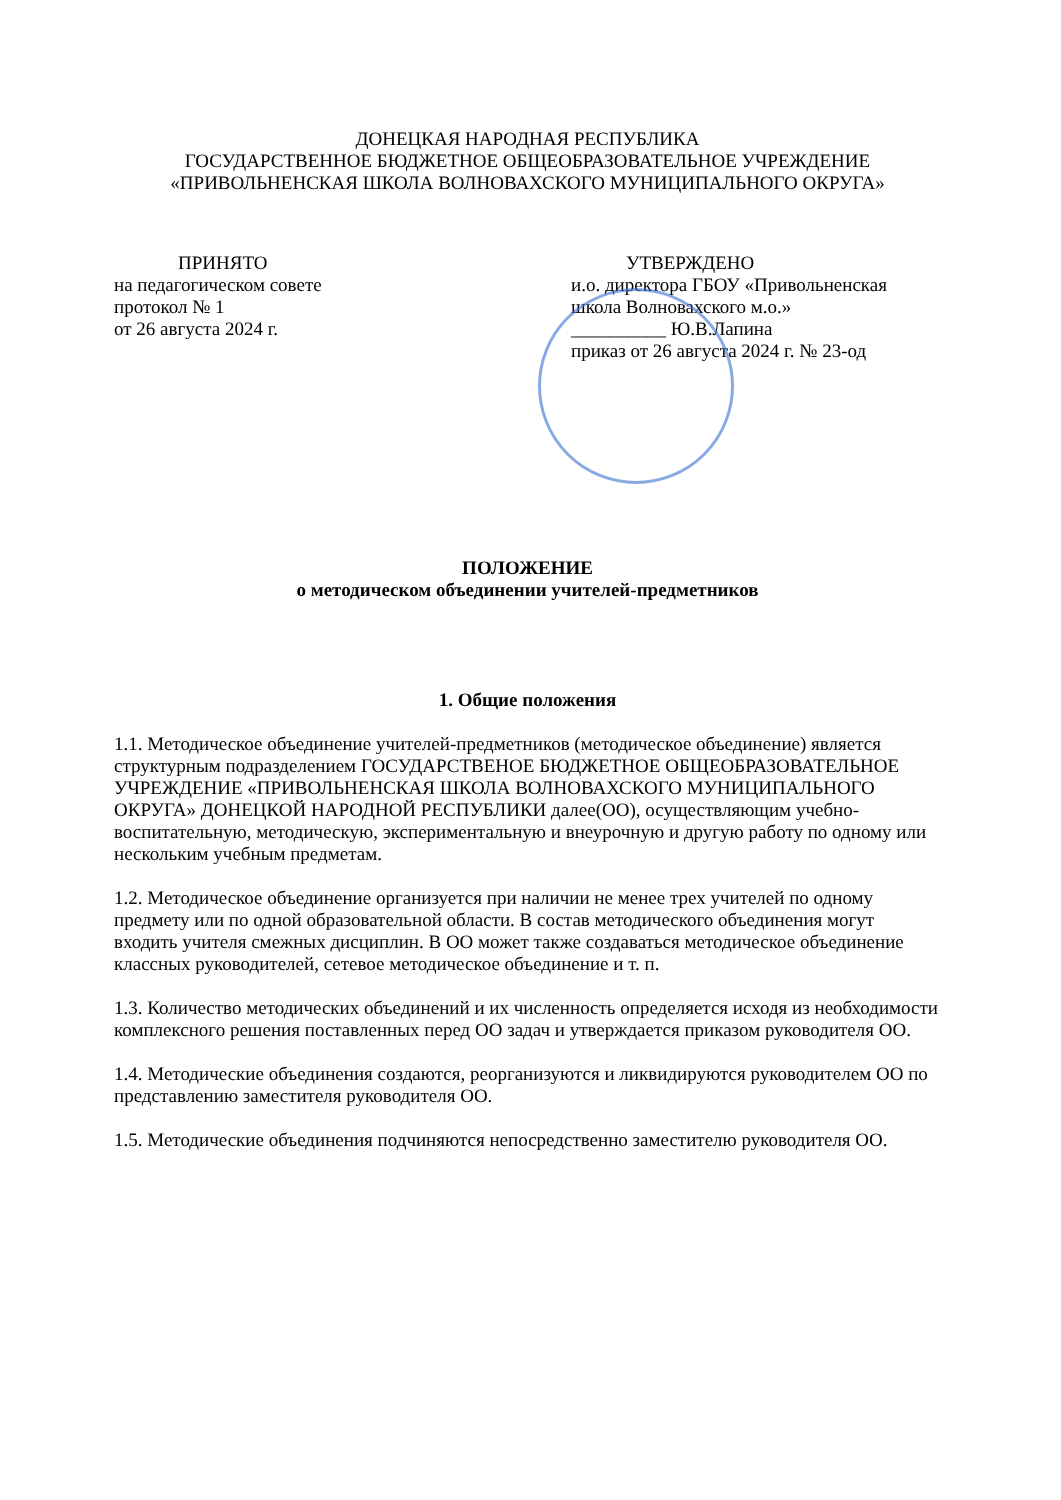ДОНЕЦКАЯ НАРОДНАЯ РЕСПУБЛИКА
ГОСУДАРСТВЕННОЕ БЮДЖЕТНОЕ ОБЩЕОБРАЗОВАТЕЛЬНОЕ УЧРЕЖДЕНИЕ
«ПРИВОЛЬНЕНСКАЯ ШКОЛА ВОЛНОВАХСКОГО МУНИЦИПАЛЬНОГО ОКРУГА»
ПРИНЯТО
на педагогическом совете
протокол № 1
от 26 августа 2024 г.
УТВЕРЖДЕНО
и.о. директора ГБОУ «Привольненская
школа Волновахского м.о.»
__________ Ю.В.Лапина
приказ от 26 августа 2024 г. № 23-од
ПОЛОЖЕНИЕ
о методическом объединении учителей-предметников
1. Общие положения
1.1. Методическое объединение учителей-предметников (методическое объединение) является структурным подразделением ГОСУДАРСТВЕНОЕ БЮДЖЕТНОЕ ОБЩЕОБРАЗОВАТЕЛЬНОЕ УЧРЕЖДЕНИЕ «ПРИВОЛЬНЕНСКАЯ ШКОЛА ВОЛНОВАХСКОГО МУНИЦИПАЛЬНОГО ОКРУГА» ДОНЕЦКОЙ НАРОДНОЙ РЕСПУБЛИКИ далее(ОО), осуществляющим учебно-воспитательную, методическую, экспериментальную и внеурочную и другую работу по одному или нескольким учебным предметам.
1.2. Методическое объединение организуется при наличии не менее трех учителей по одному предмету или по одной образовательной области. В состав методического объединения могут входить учителя смежных дисциплин. В ОО может также создаваться методическое объединение классных руководителей, сетевое методическое объединение и т. п.
1.3. Количество методических объединений и их численность определяется исходя из необходимости комплексного решения поставленных перед ОО задач и утверждается приказом руководителя ОО.
1.4. Методические объединения создаются, реорганизуются и ликвидируются руководителем ОО по представлению заместителя руководителя ОО.
1.5. Методические объединения подчиняются непосредственно заместителю руководителя ОО.